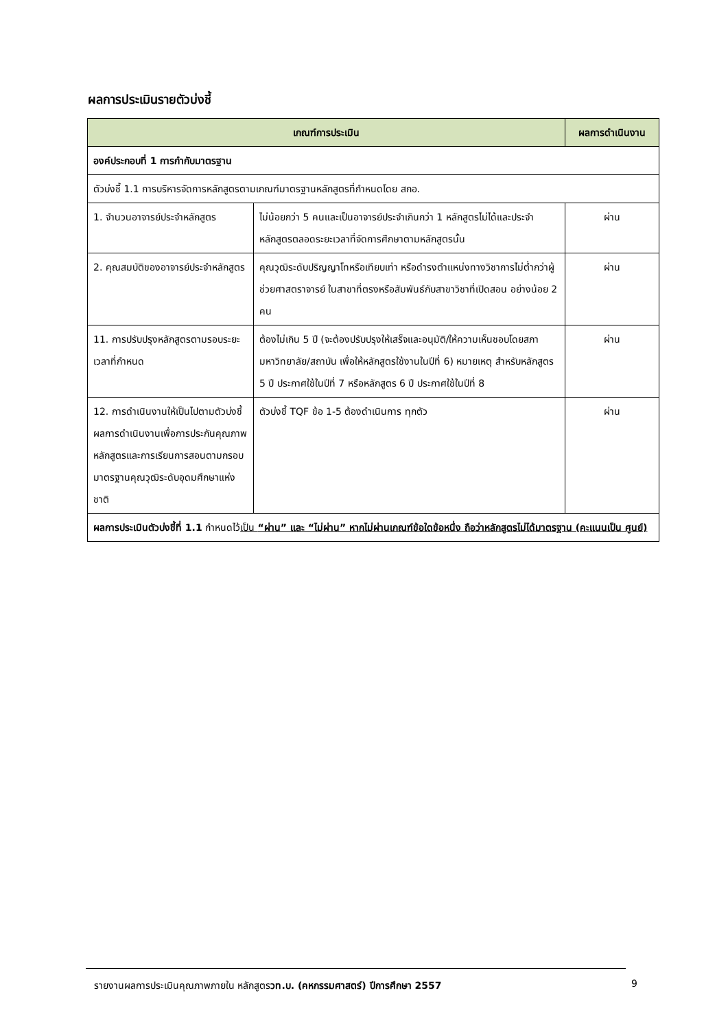ผลการประเมินรายตัวบ่งชี้
| เกณฑ์การประเมิน | | ผลการดำเนินงาน |
| --- | --- | --- |
| องค์ประกอบที่ 1 การกำกับมาตรฐาน | | |
| ตัวบ่งชี้ 1.1 การบริหารจัดการหลักสูตรตามเกณฑ์มาตรฐานหลักสูตรที่กำหนดโดย สกอ. | | |
| 1. จำนวนอาจารย์ประจำหลักสูตร | ไม่น้อยกว่า 5 คนและเป็นอาจารย์ประจำเกินกว่า 1 หลักสูตรไม่ได้และประจำหลักสูตรตลอดระยะเวลาที่จัดการศึกษาตามหลักสูตรนั้น | ผ่าน |
| 2. คุณสมบัติของอาจารย์ประจำหลักสูตร | คุณวุฒิระดับปริญญาโทหรือเทียบเท่า หรือดำรงตำแหน่งทางวิชาการไม่ต่ำกว่าผู้ช่วยศาสตราจารย์ ในสาขาที่ตรงหรือสัมพันธ์กับสาขาวิชาที่เปิดสอน อย่างน้อย 2 คน | ผ่าน |
| 11. การปรับปรุงหลักสูตรตามรอบระยะเวลาที่กำหนด | ต้องไม่เกิน 5 ปี (จะต้องปรับปรุงให้เสร็จและอนุมัติ/ให้ความเห็นชอบโดยสภามหาวิทยาลัย/สถาบัน เพื่อให้หลักสูตรใช้งานในปีที่ 6) หมายเหตุ สำหรับหลักสูตร 5 ปี ประกาศใช้ในปีที่ 7 หรือหลักสูตร 6 ปี ประกาศใช้ในปีที่ 8 | ผ่าน |
| 12. การดำเนินงานให้เป็นไปตามตัวบ่งชี้ผลการดำเนินงานเพื่อการประกันคุณภาพหลักสูตรและการเรียนการสอนตามกรอบมาตรฐานคุณวุฒิระดับอุดมศึกษาแห่งชาติ | ตัวบ่งชี้ TQF ข้อ 1-5 ต้องดำเนินการ ทุกตัว | ผ่าน |
| ผลการประเมินตัวบ่งชี้ที่ 1.1 กำหนดไว้ เป็น “ผ่าน” และ “ไม่ผ่าน” หากไม่ผ่านเกณฑ์ข้อใดข้อหนึ่ง ถือว่าหลักสูตรไม่ได้มาตรฐาน (คะแนนเป็น ศูนย์) | | |
รายงานผลการประเมินคุณภาพภายใน หลักสูตรวท.บ. (คหกรรมศาสตร์) ปีการศึกษา 2557
9